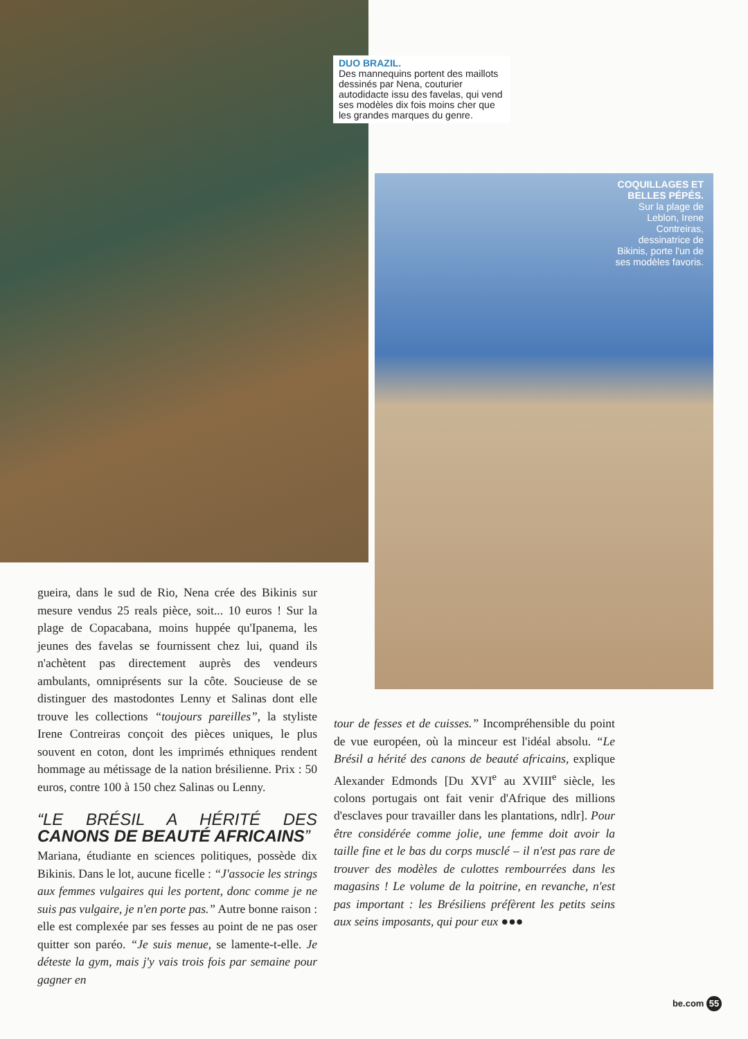DUO BRAZIL.
Des mannequins portent des maillots dessinés par Nena, couturier autodidacte issu des favelas, qui vend ses modèles dix fois moins cher que les grandes marques du genre.
COQUILLAGES ET BELLES PÉPÉS.
Sur la plage de Leblon, Irene Contreiras, dessinatrice de Bikinis, porte l'un de ses modèles favoris.
gueira, dans le sud de Rio, Nena crée des Bikinis sur mesure vendus 25 reals pièce, soit... 10 euros ! Sur la plage de Copacabana, moins huppée qu'Ipanema, les jeunes des favelas se fournissent chez lui, quand ils n'achètent pas directement auprès des vendeurs ambulants, omniprésents sur la côte. Soucieuse de se distinguer des mastodontes Lenny et Salinas dont elle trouve les collections “toujours pareilles”, la styliste Irene Contreiras conçoit des pièces uniques, le plus souvent en coton, dont les imprimés ethniques rendent hommage au métissage de la nation brésilienne. Prix : 50 euros, contre 100 à 150 chez Salinas ou Lenny.
“LE BRÉSIL A HÉRITÉ DES CANONS DE BEAUTÉ AFRICAINS”
Mariana, étudiante en sciences politiques, possède dix Bikinis. Dans le lot, aucune ficelle : “J'associe les strings aux femmes vulgaires qui les portent, donc comme je ne suis pas vulgaire, je n'en porte pas.” Autre bonne raison : elle est complexée par ses fesses au point de ne pas oser quitter son paréo. “Je suis menue, se lamente-t-elle. Je déteste la gym, mais j'y vais trois fois par semaine pour gagner en
tour de fesses et de cuisses.” Incompréhensible du point de vue européen, où la minceur est l'idéal absolu. “Le Brésil a hérité des canons de beauté africains, explique Alexander Edmonds [Du XVI<sup>e</sup> au XVIII<sup>e</sup> siècle, les colons portugais ont fait venir d'Afrique des millions d'esclaves pour travailler dans les plantations, ndlr]. Pour être considérée comme jolie, une femme doit avoir la taille fine et le bas du corps musclé – il n'est pas rare de trouver des modèles de culottes rembourrées dans les magasins ! Le volume de la poitrine, en revanche, n'est pas important : les Brésiliens préfèrent les petits seins aux seins imposants, qui pour eux ●●●
be.com 55